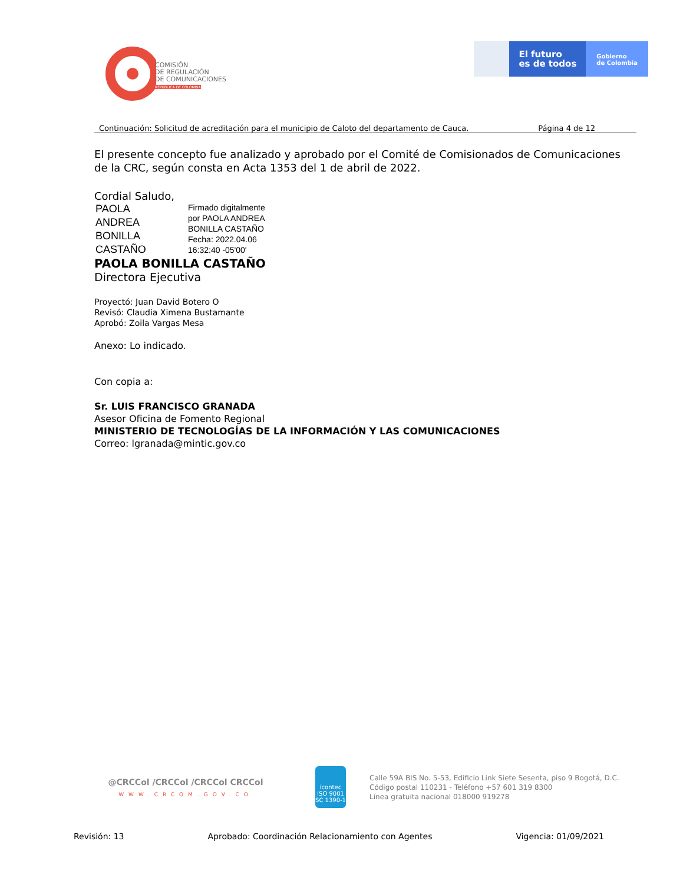COMISIÓN
DE REGULACIÓN
DE COMUNICACIONES
REPÚBLICA DE COLOMBIA
El futuro
es de todos
Gobierno
de Colombia
Continuación: Solicitud de acreditación para el municipio de Caloto del departamento de Cauca. Página 4 de 12
El presente concepto fue analizado y aprobado por el Comité de Comisionados de Comunicaciones de la CRC, según consta en Acta 1353 del 1 de abril de 2022.
Cordial Saludo,
PAOLA
ANDREA
BONILLA
CASTAÑO
Firmado digitalmente
por PAOLA ANDREA
BONILLA CASTAÑO
Fecha: 2022.04.06
16:32:40 -05'00'
PAOLA BONILLA CASTAÑO
Directora Ejecutiva
Proyectó: Juan David Botero O
Revisó: Claudia Ximena Bustamante
Aprobó: Zoila Vargas Mesa
Anexo: Lo indicado.
Con copia a:
Sr. LUIS FRANCISCO GRANADA
Asesor Oficina de Fomento Regional
MINISTERIO DE TECNOLOGÍAS DE LA INFORMACIÓN Y LAS COMUNICACIONES
Correo: lgranada@mintic.gov.co
@CRCCol /CRCCol /CRCCol CRCCol
WWW.CRCOM.GOV.CO
icontec
ISO 9001
SC 1390-1
Calle 59A BIS No. 5-53, Edificio Link Siete Sesenta, piso 9 Bogotá, D.C.
Código postal 110231 - Teléfono +57 601 319 8300
Línea gratuita nacional 018000 919278
Revisión: 13 Aprobado: Coordinación Relacionamiento con Agentes Vigencia: 01/09/2021